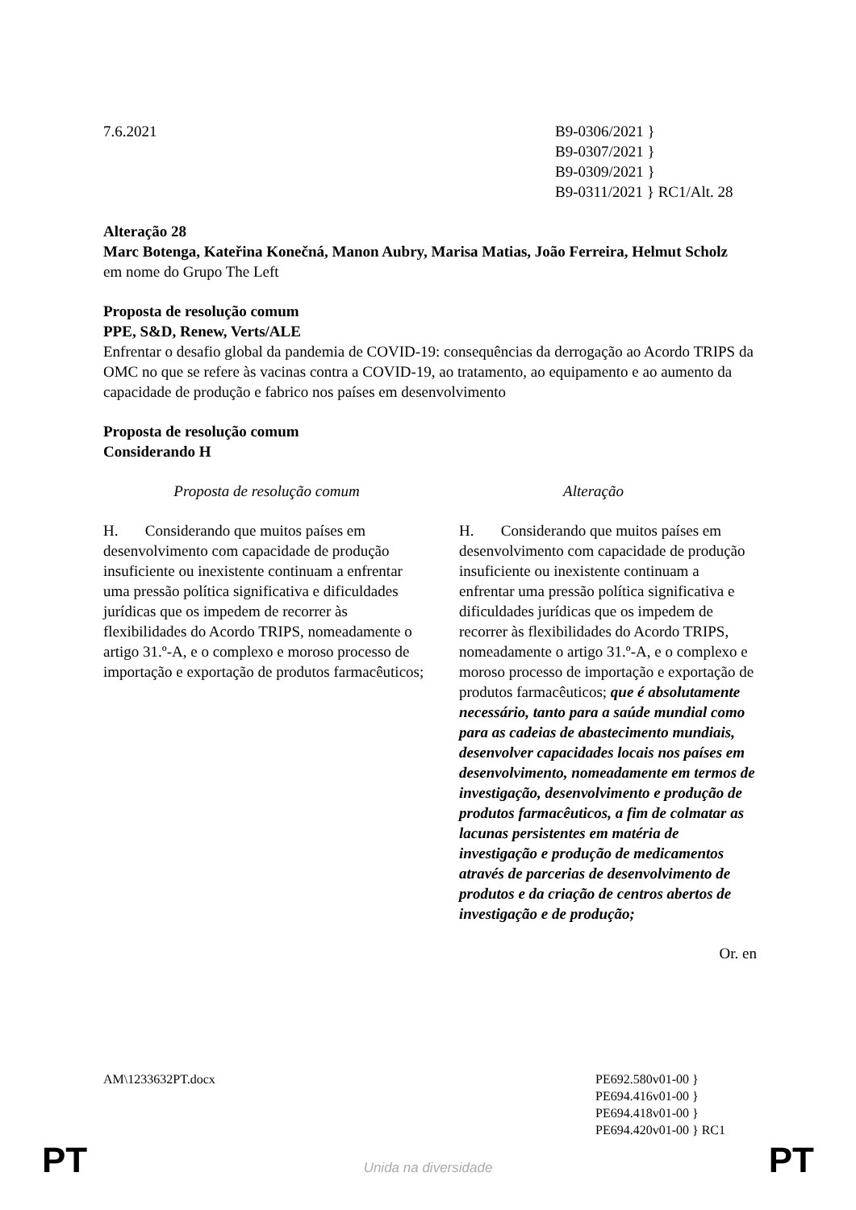7.6.2021 B9-0306/2021 }
B9-0307/2021 }
B9-0309/2021 }
B9-0311/2021 } RC1/Alt. 28
Alteração 28
Marc Botenga, Kateřina Konečná, Manon Aubry, Marisa Matias, João Ferreira, Helmut Scholz
em nome do Grupo The Left
Proposta de resolução comum
PPE, S&D, Renew, Verts/ALE
Enfrentar o desafio global da pandemia de COVID-19: consequências da derrogação ao Acordo TRIPS da OMC no que se refere às vacinas contra a COVID-19, ao tratamento, ao equipamento e ao aumento da capacidade de produção e fabrico nos países em desenvolvimento
Proposta de resolução comum
Considerando H
| Proposta de resolução comum | Alteração |
| --- | --- |
| H. Considerando que muitos países em desenvolvimento com capacidade de produção insuficiente ou inexistente continuam a enfrentar uma pressão política significativa e dificuldades jurídicas que os impedem de recorrer às flexibilidades do Acordo TRIPS, nomeadamente o artigo 31.º-A, e o complexo e moroso processo de importação e exportação de produtos farmacêuticos; | H. Considerando que muitos países em desenvolvimento com capacidade de produção insuficiente ou inexistente continuam a enfrentar uma pressão política significativa e dificuldades jurídicas que os impedem de recorrer às flexibilidades do Acordo TRIPS, nomeadamente o artigo 31.º-A, e o complexo e moroso processo de importação e exportação de produtos farmacêuticos; que é absolutamente necessário, tanto para a saúde mundial como para as cadeias de abastecimento mundiais, desenvolver capacidades locais nos países em desenvolvimento, nomeadamente em termos de investigação, desenvolvimento e produção de produtos farmacêuticos, a fim de colmatar as lacunas persistentes em matéria de investigação e produção de medicamentos através de parcerias de desenvolvimento de produtos e da criação de centros abertos de investigação e de produção; |
Or. en
AM\1233632PT.docx PE692.580v01-00 }
PE694.416v01-00 }
PE694.418v01-00 }
PE694.420v01-00 } RC1
PT
Unida na diversidade PT